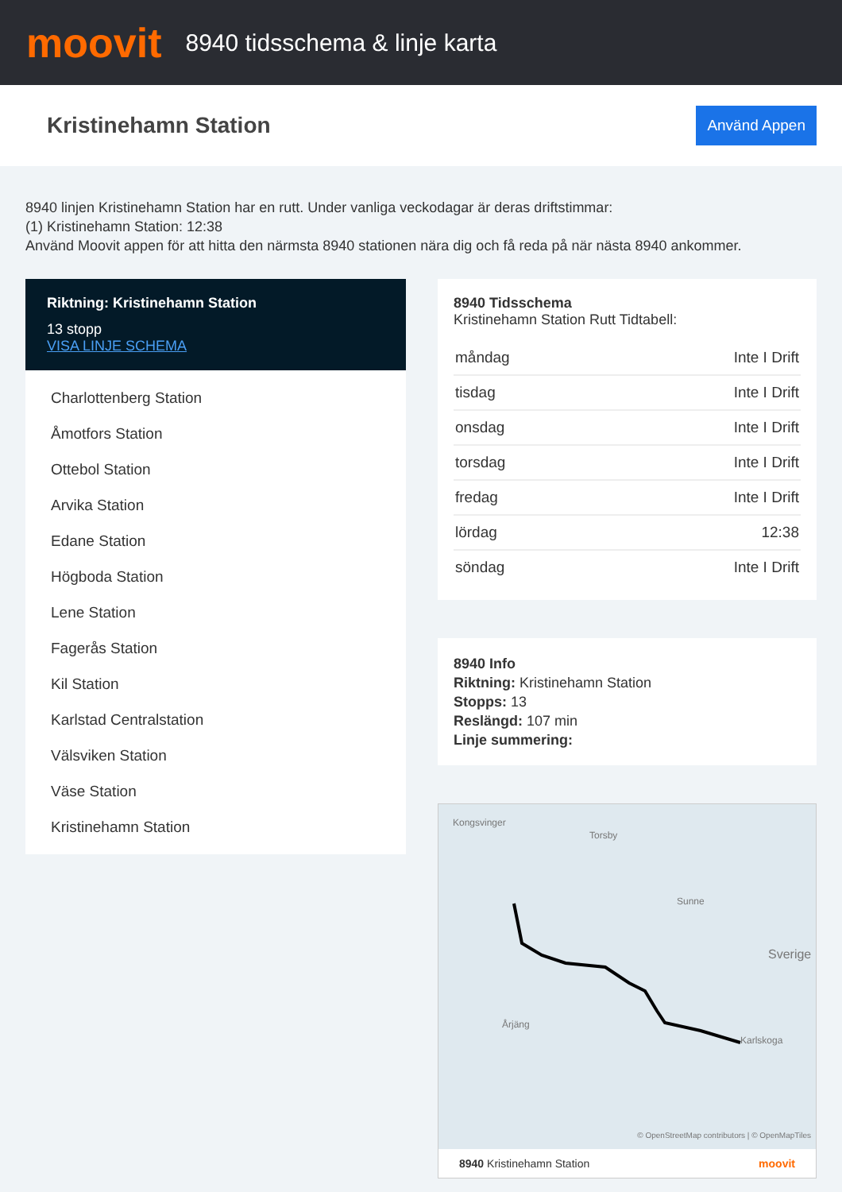moovit
8940 tidsschema & linje karta
Kristinehamn Station
Använd Appen
8940 linjen Kristinehamn Station har en rutt. Under vanliga veckodagar är deras driftstimmar:
(1) Kristinehamn Station: 12:38
Använd Moovit appen för att hitta den närmsta 8940 stationen nära dig och få reda på när nästa 8940 ankommer.
Riktning: Kristinehamn Station
13 stopp
VISA LINJE SCHEMA
Charlottenberg Station
Åmotfors Station
Ottebol Station
Arvika Station
Edane Station
Högboda Station
Lene Station
Fagerås Station
Kil Station
Karlstad Centralstation
Välsviken Station
Väse Station
Kristinehamn Station
8940 Tidsschema
Kristinehamn Station Rutt Tidtabell:
| måndag | Inte I Drift |
| tisdag | Inte I Drift |
| onsdag | Inte I Drift |
| torsdag | Inte I Drift |
| fredag | Inte I Drift |
| lördag | 12:38 |
| söndag | Inte I Drift |
8940 Info
Riktning: Kristinehamn Station
Stopps: 13
Reslängd: 107 min
Linje summering:
Kongsvinger
Torsby
Sunne
Sverige
Årjäng
Karlskoga
© OpenStreetMap contributors | © OpenMapTiles
8940 Kristinehamn Station moovit